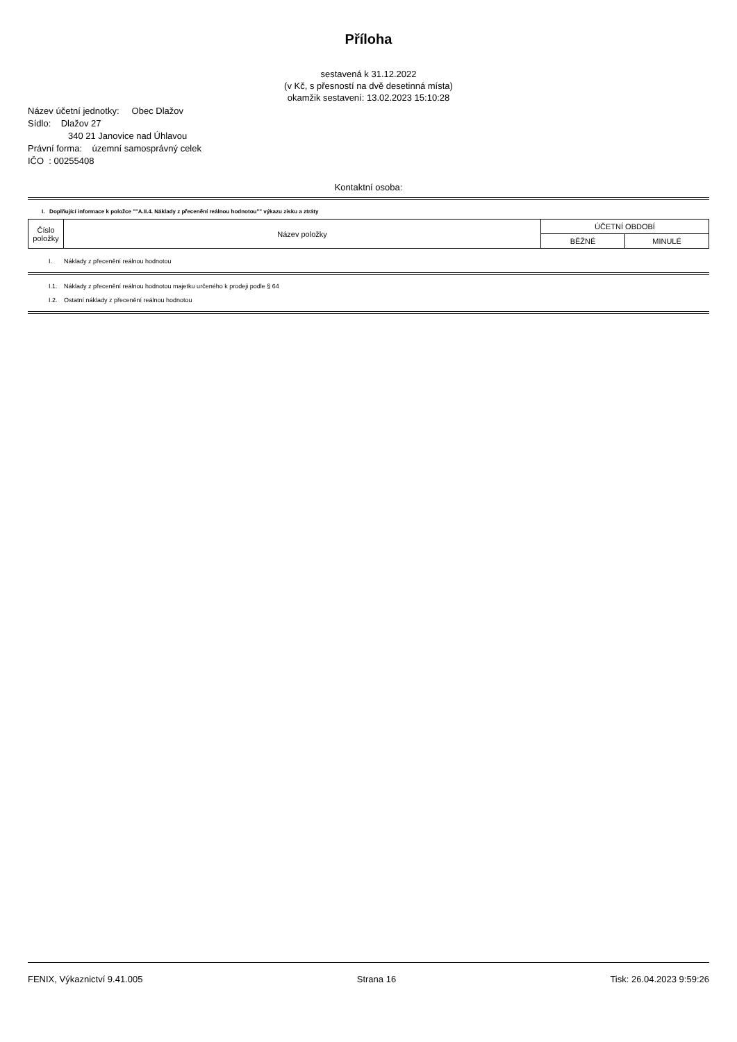Příloha
sestavená k 31.12.2022
(v Kč, s přesností na dvě desetinná místa)
okamžik sestavení: 13.02.2023 15:10:28
Název účetní jednotky: Obec Dlažov
Sídlo: Dlažov 27
340 21 Janovice nad Úhlavou
Právní forma: územní samosprávný celek
IČO : 00255408
Kontaktní osoba:
I. Doplňující informace k položce ""A.II.4. Náklady z přecenění reálnou hodnotou"" výkazu zisku a ztráty
| Číslo položky | Název položky | ÚČETNÍ OBDOBÍ | |
| --- | --- | --- | --- |
| | | BĚŽNÉ | MINULÉ |
I. Náklady z přecenění reálnou hodnotou
I.1. Náklady z přecenění reálnou hodnotou majetku určeného k prodeji podle § 64
I.2. Ostatní náklady z přecenění reálnou hodnotou
FENIX, Výkaznictví 9.41.005 Strana 16 Tisk: 26.04.2023 9:59:26